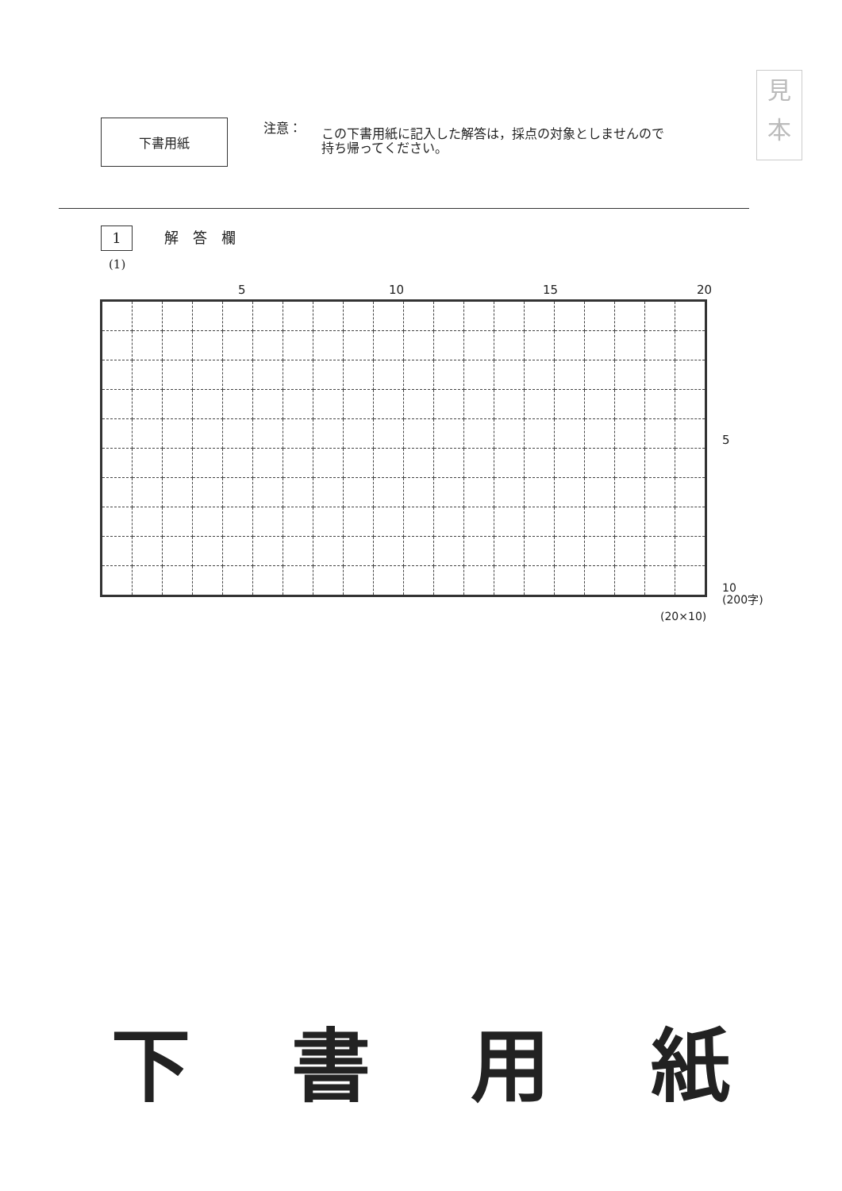見
本
下書用紙
注意： この下書用紙に記入した解答は，採点の対象としませんので
持ち帰ってください。
1 解　答　欄
(1)
5 10 15 20
5
10
(200字)
(20×10)
下 書 用 紙